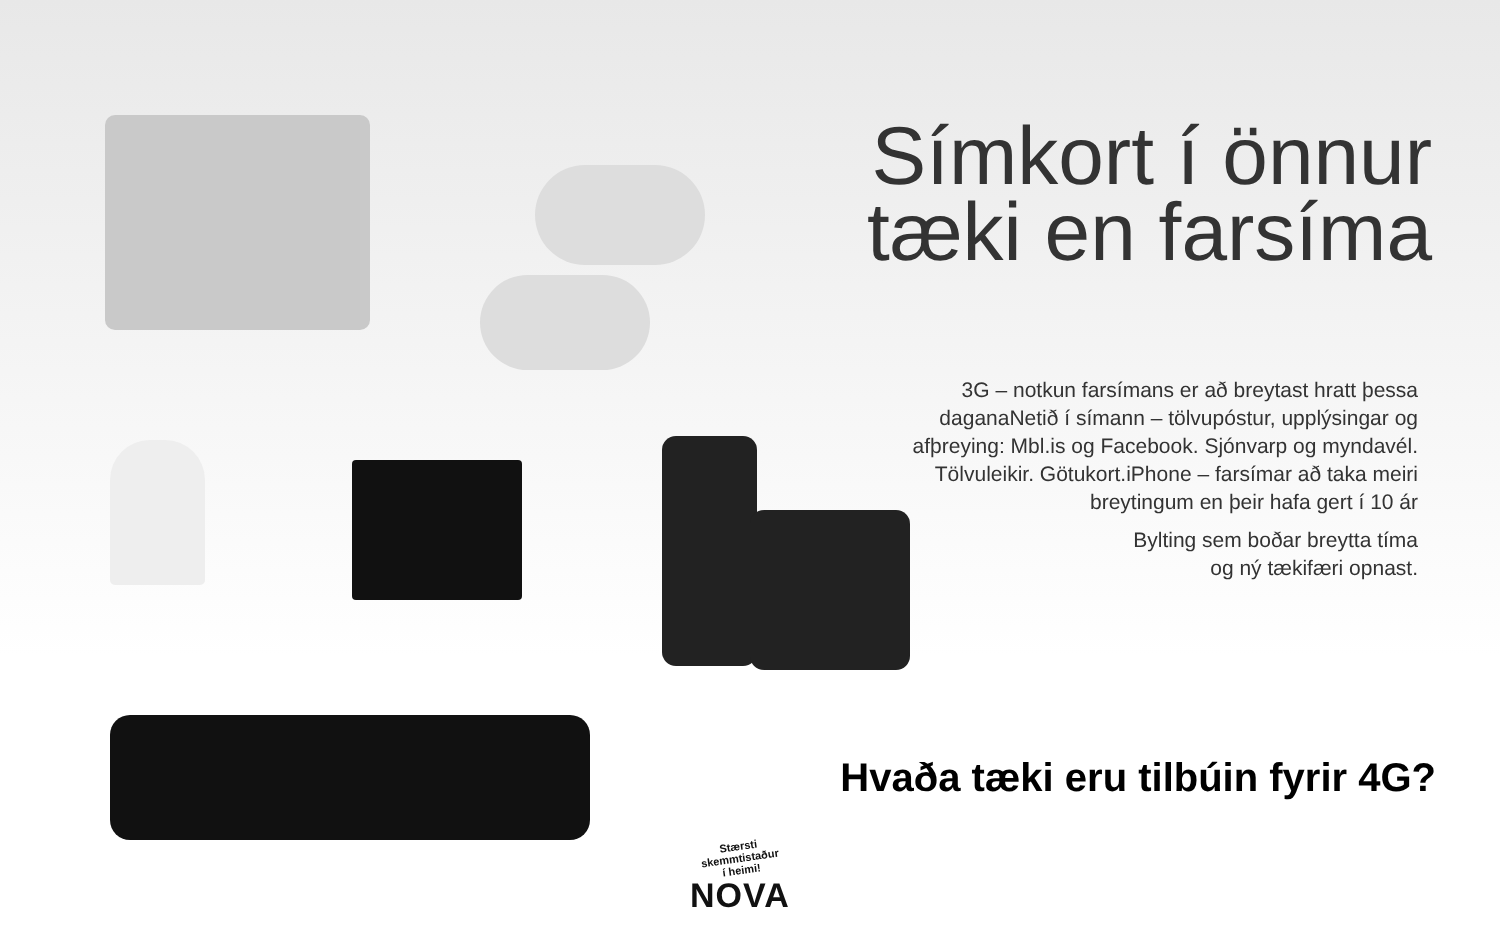Símkort í önnur
tæki en farsíma
3G – notkun farsímans er að breytast hratt þessa daganaNetið í símann – tölvupóstur, upplýsingar og afþreying: Mbl.is og Facebook. Sjónvarp og myndavél. Tölvuleikir. Götukort.iPhone – farsímar að taka meiri breytingum en þeir hafa gert í 10 ár
Bylting sem boðar breytta tíma
og ný tækifæri opnast.
Hvaða tæki eru tilbúin fyrir 4G?
Stærsti
skemmtistaður
í heimi!
NOVA